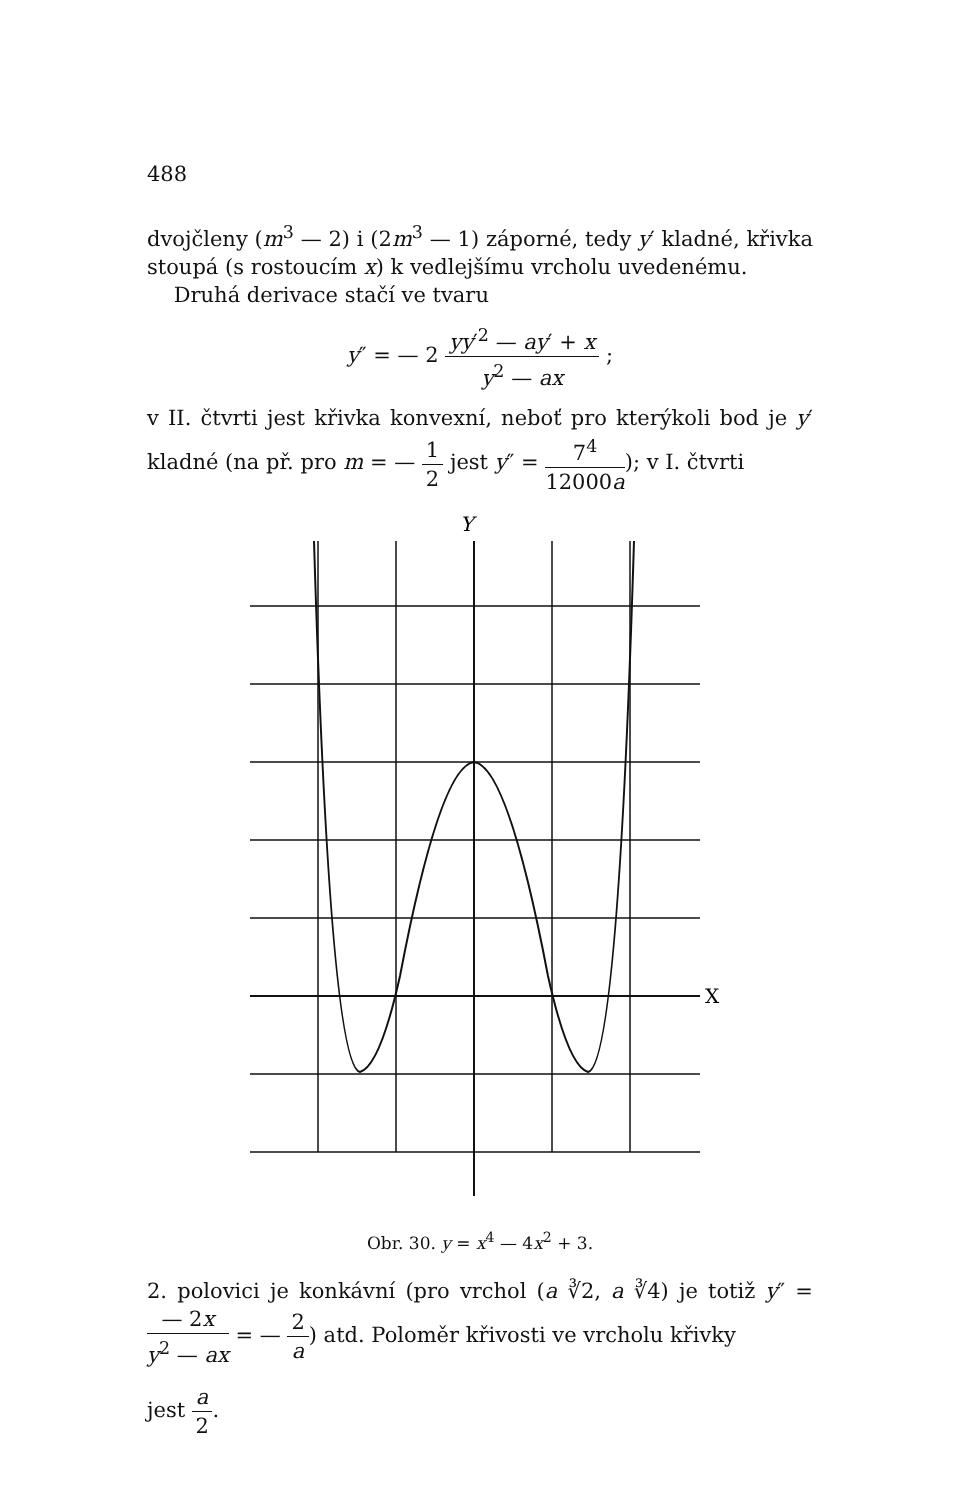488
dvojčleny (m<sup>3</sup> — 2) i (2m<sup>3</sup> — 1) záporné, tedy y′ kladné, křivka stoupá (s rostoucím x) k vedlejšímu vrcholu uvedenému.
Druhá derivace stačí ve tvaru
y″ = — 2 yy′<sup>2</sup> — ay′ + x y<sup>2</sup> — ax ;
v II. čtvrti jest křivka konvexní, neboť pro kterýkoli bod je y′ kladné (na př. pro m = — 1 2 jest y″ = 7<sup>4</sup> 12000a); v I. čtvrti
Y
X
Obr. 30. y = x<sup>4</sup> — 4x<sup>2</sup> + 3.
2. polovici je konkávní (pro vrchol (a ∛2, a ∛4) je totiž y″ = — 2x y<sup>2</sup> — ax = — 2 a) atd. Poloměr křivosti ve vrcholu křivky
jest a 2.